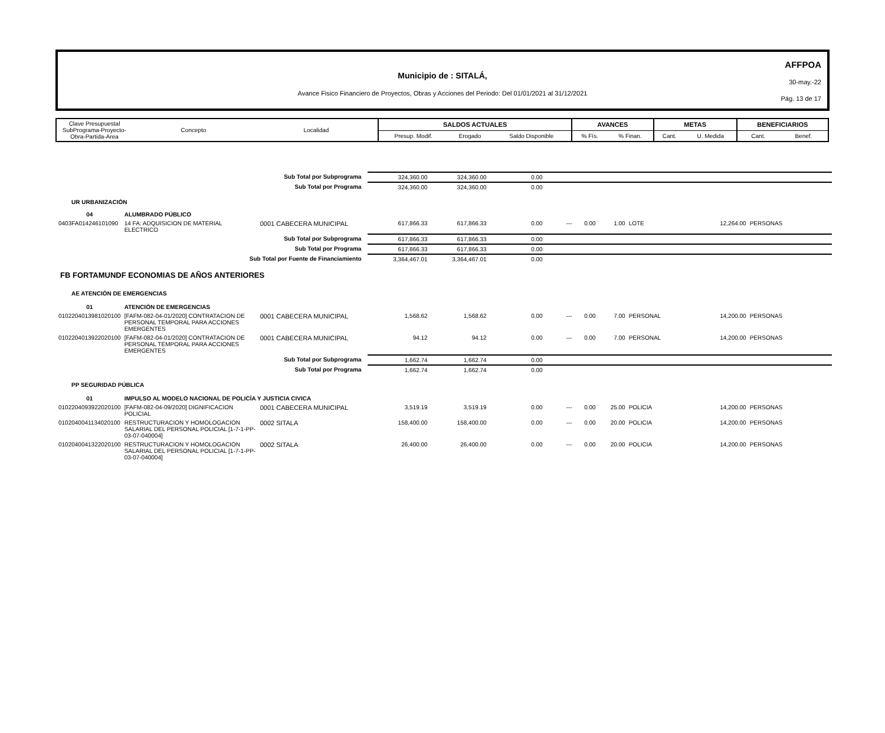AFFPOA
30-may.-22
Pág. 13 de 17
Municipio de : SITALÁ,
Avance Fisico Financiero de Proyectos, Obras y Acciones del Periodo: Del 01/01/2021 al 31/12/2021
| Clave Presupuestal SubPrograma-Proyecto- Obra-Partida-Area | Concepto | Localidad | SALDOS ACTUALES | | | AVANCES | | METAS | | BENEFICIARIOS | |
| | | | Presup. Modif. | Erogado | Saldo Disponible | % Fís. | % Finan. | Cant. | U. Medida | Cant. | Benef. |
| Sub Total por Subprograma | | | 324,360.00 | 324,360.00 | 0.00 | | | | | | |
| Sub Total por Programa | | | 324,360.00 | 324,360.00 | 0.00 | | | | | | |
| UR URBANIZACIÓN | | | | | | | | | | | |
| 04 | ALUMBRADO PÚBLICO | | | | | | | | | | |
| 0403FA014246101090 | 14 FA: ADQUISICION DE MATERIAL ELECTRICO | 0001 CABECERA MUNICIPAL | 617,866.33 | 617,866.33 | 0.00 | --- | 0.00 | 1.00 | LOTE | 12,264.00 | PERSONAS |
| Sub Total por Subprograma | | | 617,866.33 | 617,866.33 | 0.00 | | | | | | |
| Sub Total por Programa | | | 617,866.33 | 617,866.33 | 0.00 | | | | | | |
| Sub Total por Fuente de Financiamiento | | | 3,364,467.01 | 3,364,467.01 | 0.00 | | | | | | |
| FB FORTAMUNDF ECONOMIAS DE AÑOS ANTERIORES | | | | | | | | | | | |
| AE ATENCIÓN DE EMERGENCIAS | | | | | | | | | | | |
| 01 | ATENCIÓN DE EMERGENCIAS | | | | | | | | | | |
| 0102204013981020100 | [FAFM-082-04-01/2020] CONTRATACION DE PERSONAL TEMPORAL PARA ACCIONES EMERGENTES | 0001 CABECERA MUNICIPAL | 1,568.62 | 1,568.62 | 0.00 | --- | 0.00 | 7.00 | PERSONAL | 14,200.00 | PERSONAS |
| 0102204013922020100 | [FAFM-082-04-01/2020] CONTRATACION DE PERSONAL TEMPORAL PARA ACCIONES EMERGENTES | 0001 CABECERA MUNICIPAL | 94.12 | 94.12 | 0.00 | --- | 0.00 | 7.00 | PERSONAL | 14,200.00 | PERSONAS |
| Sub Total por Subprograma | | | 1,662.74 | 1,662.74 | 0.00 | | | | | | |
| Sub Total por Programa | | | 1,662.74 | 1,662.74 | 0.00 | | | | | | |
| PP SEGURIDAD PÚBLICA | | | | | | | | | | | |
| 01 | IMPULSO AL MODELO NACIONAL DE POLICÍA Y JUSTICIA CIVICA | | | | | | | | | | |
| 0102204093922020100 | [FAFM-082-04-09/2020] DIGNIFICACION POLICIAL | 0001 CABECERA MUNICIPAL | 3,519.19 | 3,519.19 | 0.00 | --- | 0.00 | 25.00 | POLICIA | 14,200.00 | PERSONAS |
| 0102040041134020100 | RESTRUCTURACION Y HOMOLOGACION SALARIAL DEL PERSONAL POLICIAL [1-7-1-PP-03-07-040004] | 0002 SITALA | 158,400.00 | 158,400.00 | 0.00 | --- | 0.00 | 20.00 | POLICIA | 14,200.00 | PERSONAS |
| 0102040041322020100 | RESTRUCTURACION Y HOMOLOGACION SALARIAL DEL PERSONAL POLICIAL [1-7-1-PP-03-07-040004] | 0002 SITALA | 26,400.00 | 26,400.00 | 0.00 | --- | 0.00 | 20.00 | POLICIA | 14,200.00 | PERSONAS |